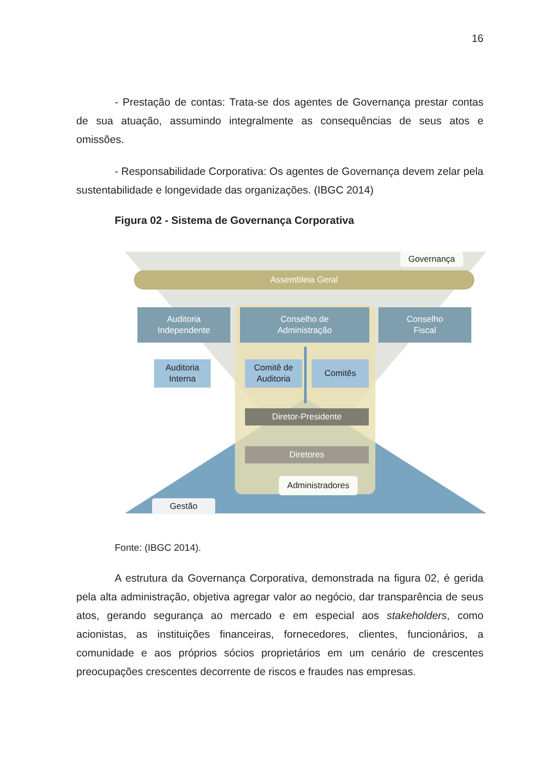16
- Prestação de contas: Trata-se dos agentes de Governança prestar contas de sua atuação, assumindo integralmente as consequências de seus atos e omissões.
- Responsabilidade Corporativa: Os agentes de Governança devem zelar pela sustentabilidade e longevidade das organizações. (IBGC 2014)
Figura 02 - Sistema de Governança Corporativa
Governança
Assembleia Geral
Auditoria
Independente
Conselho de
Administração
Conselho
Fiscal
Auditoria
Interna
Comitê de
Auditoria
Comitês
Diretor-Presidente
Diretores
Administradores
Gestão
Fonte: (IBGC 2014).
A estrutura da Governança Corporativa, demonstrada na figura 02, é gerida pela alta administração, objetiva agregar valor ao negócio, dar transparência de seus atos, gerando segurança ao mercado e em especial aos stakeholders, como acionistas, as instituições financeiras, fornecedores, clientes, funcionários, a comunidade e aos próprios sócios proprietários em um cenário de crescentes preocupações crescentes decorrente de riscos e fraudes nas empresas.